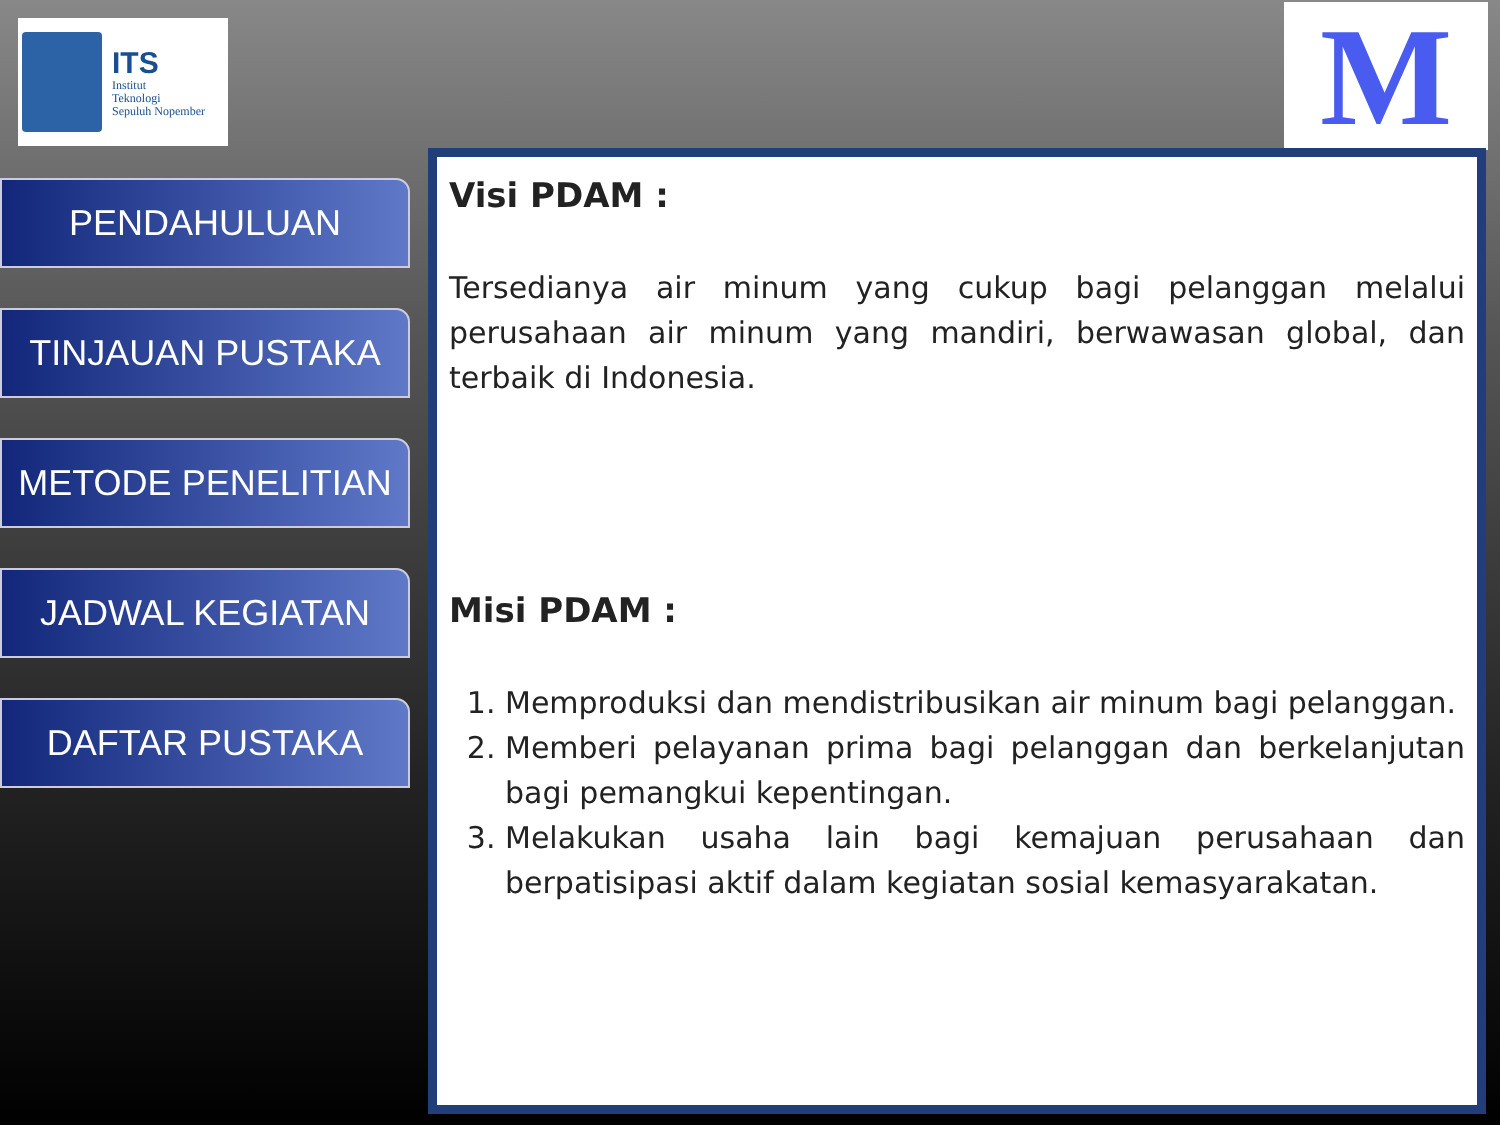ITS
Institut
Teknologi
Sepuluh Nopember
M
PENDAHULUAN
TINJAUAN PUSTAKA
METODE PENELITIAN
JADWAL KEGIATAN
DAFTAR PUSTAKA
Visi PDAM :
Tersedianya air minum yang cukup bagi pelanggan melalui perusahaan air minum yang mandiri, berwawasan global, dan terbaik di Indonesia.
Misi PDAM :
1. Memproduksi dan mendistribusikan air minum bagi pelanggan.
2. Memberi pelayanan prima bagi pelanggan dan berkelanjutan bagi pemangkui kepentingan.
3. Melakukan usaha lain bagi kemajuan perusahaan dan berpatisipasi aktif dalam kegiatan sosial kemasyarakatan.